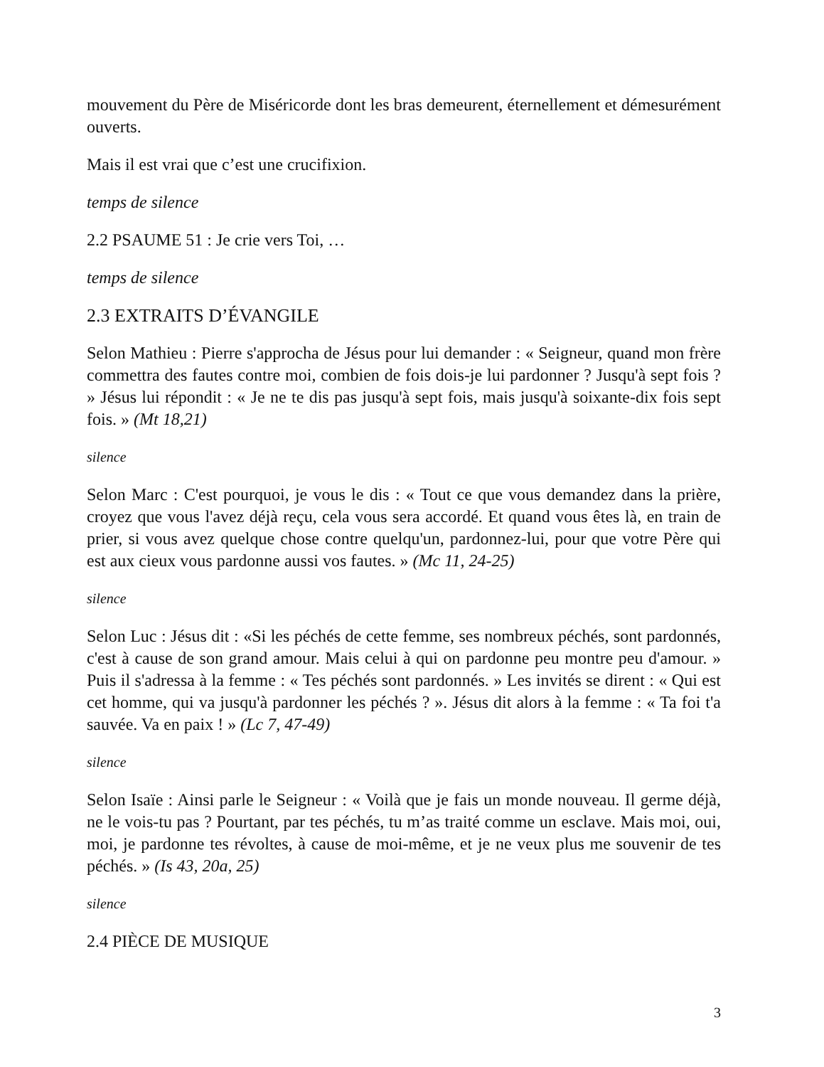mouvement du Père de Miséricorde dont les bras demeurent, éternellement et démesurément ouverts.
Mais il est vrai que c’est une crucifixion.
temps de silence
2.2 PSAUME 51 : Je crie vers Toi, …
temps de silence
2.3 EXTRAITS D’ÉVANGILE
Selon Mathieu : Pierre s'approcha de Jésus pour lui demander : « Seigneur, quand mon frère commettra des fautes contre moi, combien de fois dois-je lui pardonner ? Jusqu'à sept fois ? » Jésus lui répondit : « Je ne te dis pas jusqu'à sept fois, mais jusqu'à soixante-dix fois sept fois. » (Mt 18,21)
silence
Selon Marc : C'est pourquoi, je vous le dis : « Tout ce que vous demandez dans la prière, croyez que vous l'avez déjà reçu, cela vous sera accordé. Et quand vous êtes là, en train de prier, si vous avez quelque chose contre quelqu'un, pardonnez-lui, pour que votre Père qui est aux cieux vous pardonne aussi vos fautes. » (Mc 11, 24-25)
silence
Selon Luc : Jésus dit : «Si les péchés de cette femme, ses nombreux péchés, sont pardonnés, c'est à cause de son grand amour. Mais celui à qui on pardonne peu montre peu d'amour. » Puis il s'adressa à la femme : « Tes péchés sont pardonnés. » Les invités se dirent : « Qui est cet homme, qui va jusqu'à pardonner les péchés ? ». Jésus dit alors à la femme : « Ta foi t'a sauvée. Va en paix ! » (Lc 7, 47-49)
silence
Selon Isaïe : Ainsi parle le Seigneur : « Voilà que je fais un monde nouveau. Il germe déjà, ne le vois-tu pas ? Pourtant, par tes péchés, tu m’as traité comme un esclave. Mais moi, oui, moi, je pardonne tes révoltes, à cause de moi-même, et je ne veux plus me souvenir de tes péchés. » (Is 43, 20a, 25)
silence
2.4 PIÈCE DE MUSIQUE
3